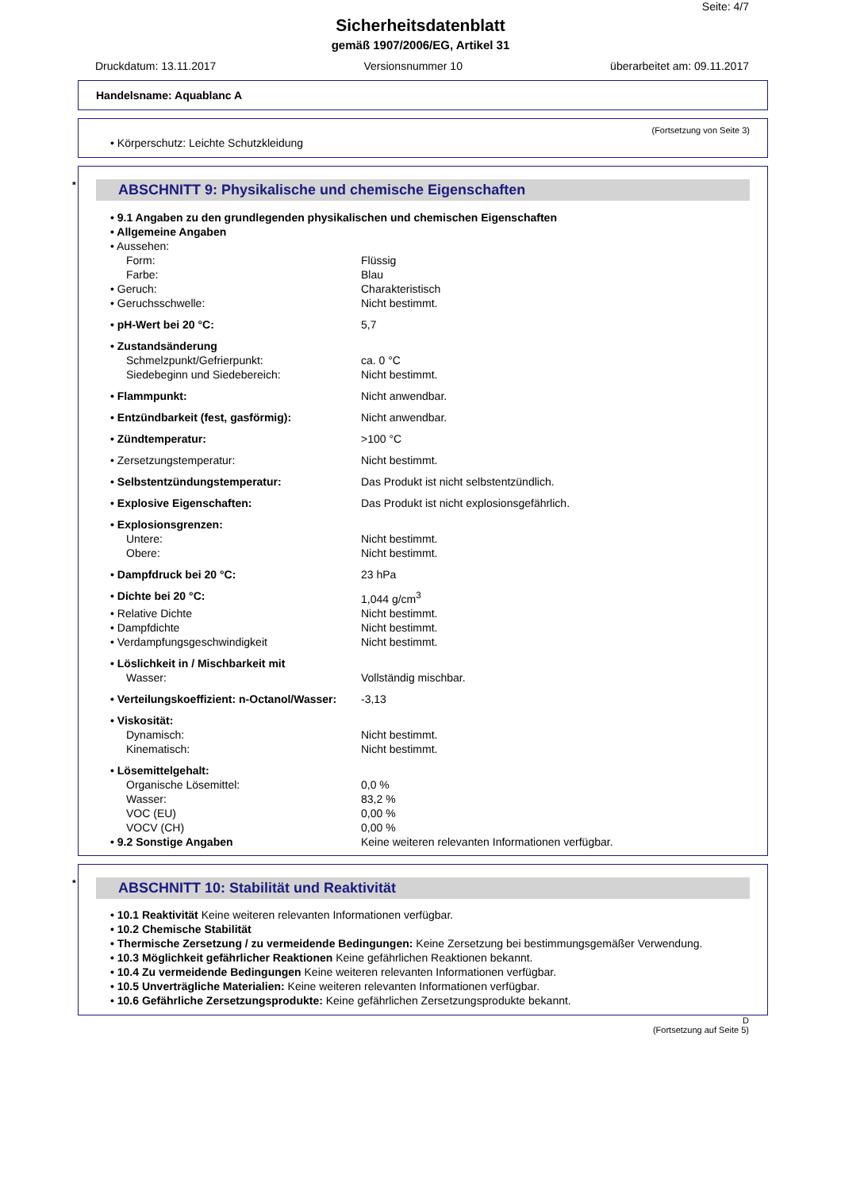Seite: 4/7
Sicherheitsdatenblatt
gemäß 1907/2006/EG, Artikel 31
Druckdatum: 13.11.2017 Versionsnummer 10 überarbeitet am: 09.11.2017
Handelsname: Aquablanc A
(Fortsetzung von Seite 3)
• Körperschutz: Leichte Schutzkleidung
* ABSCHNITT 9: Physikalische und chemische Eigenschaften
| • 9.1 Angaben zu den grundlegenden physikalischen und chemischen Eigenschaften | |
| • Allgemeine Angaben | |
| • Aussehen: | |
| Form: | Flüssig |
| Farbe: | Blau |
| • Geruch: | Charakteristisch |
| • Geruchsschwelle: | Nicht bestimmt. |
| • pH-Wert bei 20 °C: | 5,7 |
| • Zustandsänderung | |
| Schmelzpunkt/Gefrierpunkt: | ca. 0 °C |
| Siedebeginn und Siedebereich: | Nicht bestimmt. |
| • Flammpunkt: | Nicht anwendbar. |
| • Entzündbarkeit (fest, gasförmig): | Nicht anwendbar. |
| • Zündtemperatur: | >100 °C |
| • Zersetzungstemperatur: | Nicht bestimmt. |
| • Selbstentzündungstemperatur: | Das Produkt ist nicht selbstentzündlich. |
| • Explosive Eigenschaften: | Das Produkt ist nicht explosionsgefährlich. |
| • Explosionsgrenzen: | |
| Untere: | Nicht bestimmt. |
| Obere: | Nicht bestimmt. |
| • Dampfdruck bei 20 °C: | 23 hPa |
| • Dichte bei 20 °C: | 1,044 g/cm<sup>3</sup> |
| • Relative Dichte | Nicht bestimmt. |
| • Dampfdichte | Nicht bestimmt. |
| • Verdampfungsgeschwindigkeit | Nicht bestimmt. |
| • Löslichkeit in / Mischbarkeit mit | |
| Wasser: | Vollständig mischbar. |
| • Verteilungskoeffizient: n-Octanol/Wasser: | -3,13 |
| • Viskosität: | |
| Dynamisch: | Nicht bestimmt. |
| Kinematisch: | Nicht bestimmt. |
| • Lösemittelgehalt: | |
| Organische Lösemittel: | 0,0 % |
| Wasser: | 83,2 % |
| VOC (EU) | 0,00 % |
| VOCV (CH) | 0,00 % |
| • 9.2 Sonstige Angaben | Keine weiteren relevanten Informationen verfügbar. |
* ABSCHNITT 10: Stabilität und Reaktivität
• 10.1 Reaktivität Keine weiteren relevanten Informationen verfügbar.
• 10.2 Chemische Stabilität
• Thermische Zersetzung / zu vermeidende Bedingungen: Keine Zersetzung bei bestimmungsgemäßer Verwendung.
• 10.3 Möglichkeit gefährlicher Reaktionen Keine gefährlichen Reaktionen bekannt.
• 10.4 Zu vermeidende Bedingungen Keine weiteren relevanten Informationen verfügbar.
• 10.5 Unverträgliche Materialien: Keine weiteren relevanten Informationen verfügbar.
• 10.6 Gefährliche Zersetzungsprodukte: Keine gefährlichen Zersetzungsprodukte bekannt.
D
(Fortsetzung auf Seite 5)